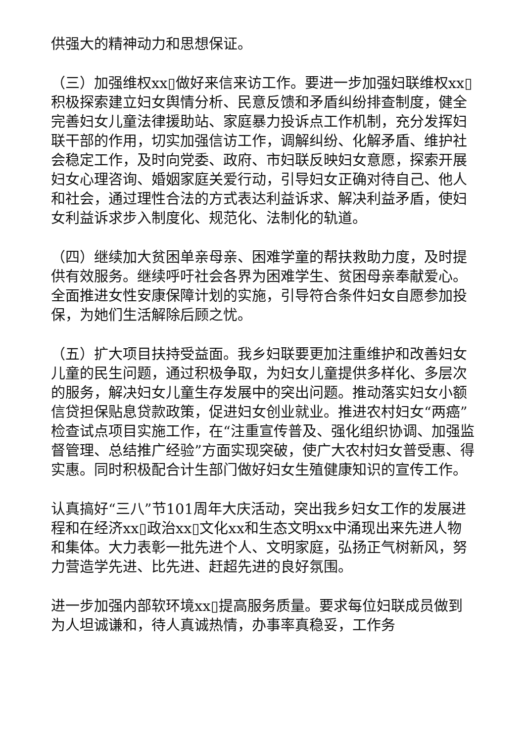供强大的精神动力和思想保证。
（三）加强维权xx▯做好来信来访工作。要进一步加强妇联维权xx▯积极探索建立妇女舆情分析、民意反馈和矛盾纠纷排查制度，健全完善妇女儿童法律援助站、家庭暴力投诉点工作机制，充分发挥妇联干部的作用，切实加强信访工作，调解纠纷、化解矛盾、维护社会稳定工作，及时向党委、政府、市妇联反映妇女意愿，探索开展妇女心理咨询、婚姻家庭关爱行动，引导妇女正确对待自己、他人和社会，通过理性合法的方式表达利益诉求、解决利益矛盾，使妇女利益诉求步入制度化、规范化、法制化的轨道。
（四）继续加大贫困单亲母亲、困难学童的帮扶救助力度，及时提供有效服务。继续呼吁社会各界为困难学生、贫困母亲奉献爱心。全面推进女性安康保障计划的实施，引导符合条件妇女自愿参加投保，为她们生活解除后顾之忧。
（五）扩大项目扶持受益面。我乡妇联要更加注重维护和改善妇女儿童的民生问题，通过积极争取，为妇女儿童提供多样化、多层次的服务，解决妇女儿童生存发展中的突出问题。推动落实妇女小额信贷担保贴息贷款政策，促进妇女创业就业。推进农村妇女“两癌”检查试点项目实施工作，在“注重宣传普及、强化组织协调、加强监督管理、总结推广经验”方面实现突破，使广大农村妇女普受惠、得实惠。同时积极配合计生部门做好妇女生殖健康知识的宣传工作。
认真搞好“三八”节101周年大庆活动，突出我乡妇女工作的发展进程和在经济xx▯政治xx▯文化xx和生态文明xx中涌现出来先进人物和集体。大力表彰一批先进个人、文明家庭，弘扬正气树新风，努力营造学先进、比先进、赶超先进的良好氛围。
进一步加强内部软环境xx▯提高服务质量。要求每位妇联成员做到为人坦诚谦和，待人真诚热情，办事率真稳妥，工作务